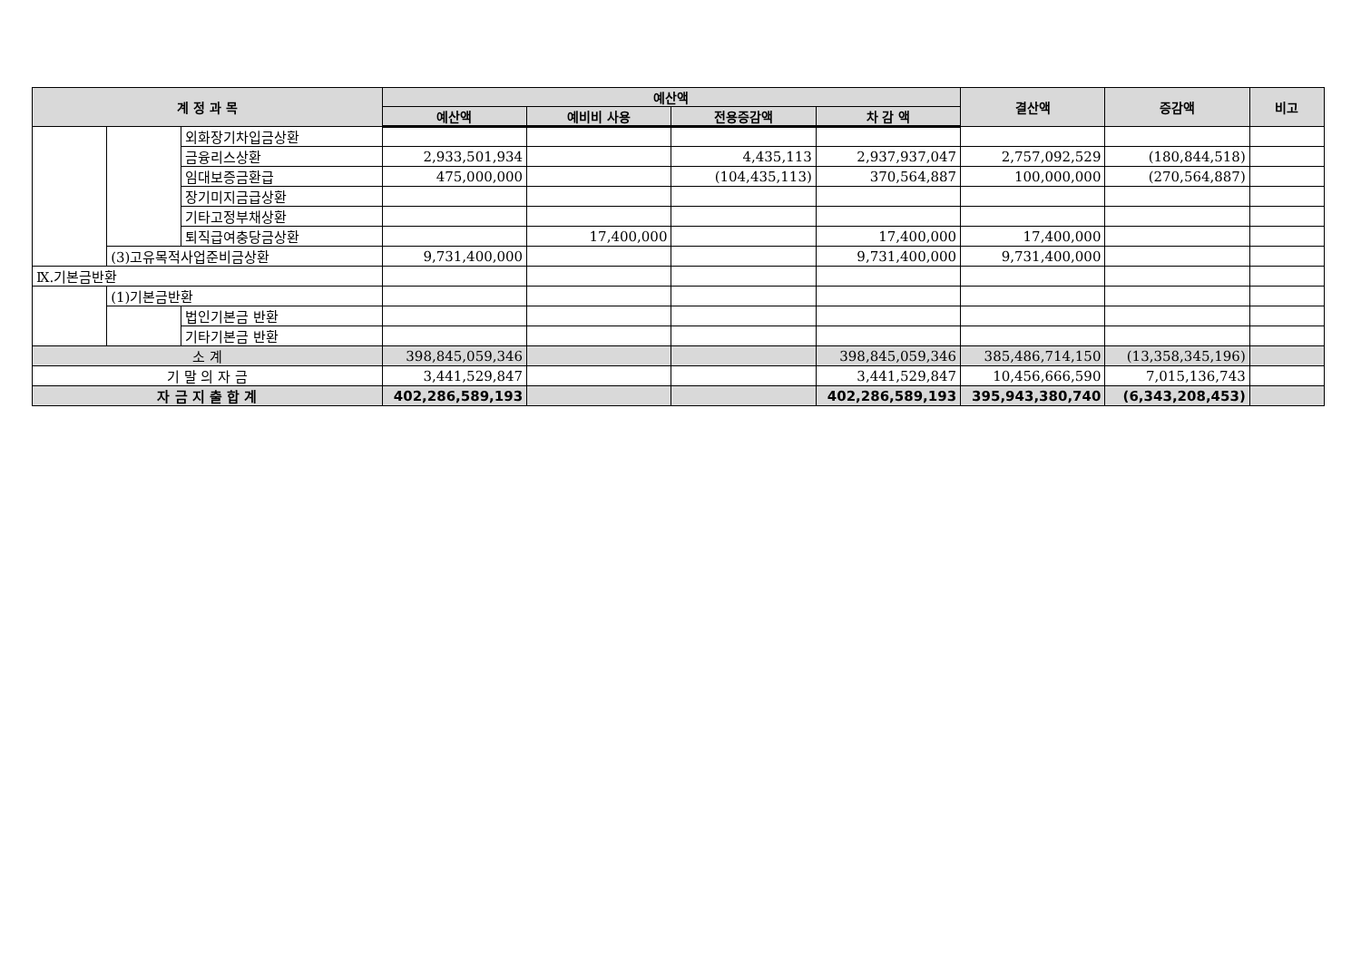| 계 정 과 목 | | | 예산액 | | | | 결산액 | 증감액 | 비고 |
| --- | --- | --- | --- | --- | --- | --- | --- | --- | --- |
| | | | 예산액 | 예비비 사용 | 전용증감액 | 차 감 액 | | | |
| | | 외화장기차입금상환 | | | | | | | |
| | | 금융리스상환 | 2,933,501,934 | | 4,435,113 | 2,937,937,047 | 2,757,092,529 | (180,844,518) | |
| | | 임대보증금환급 | 475,000,000 | | (104,435,113) | 370,564,887 | 100,000,000 | (270,564,887) | |
| | | 장기미지금급상환 | | | | | | | |
| | | 기타고정부채상환 | | | | | | | |
| | | 퇴직급여충당금상환 | | 17,400,000 | | 17,400,000 | 17,400,000 | | |
| | (3)고유목적사업준비금상환 | | 9,731,400,000 | | | 9,731,400,000 | 9,731,400,000 | | |
| Ⅸ.기본금반환 | | | | | | | | | |
| | (1)기본금반환 | | | | | | | | |
| | | 법인기본금 반환 | | | | | | | |
| | | 기타기본금 반환 | | | | | | | |
| 소 계 | | | 398,845,059,346 | | | 398,845,059,346 | 385,486,714,150 | (13,358,345,196) | |
| 기 말 의 자 금 | | | 3,441,529,847 | | | 3,441,529,847 | 10,456,666,590 | 7,015,136,743 | |
| 자 금 지 출 합 계 | | | 402,286,589,193 | | | 402,286,589,193 | 395,943,380,740 | (6,343,208,453) | |